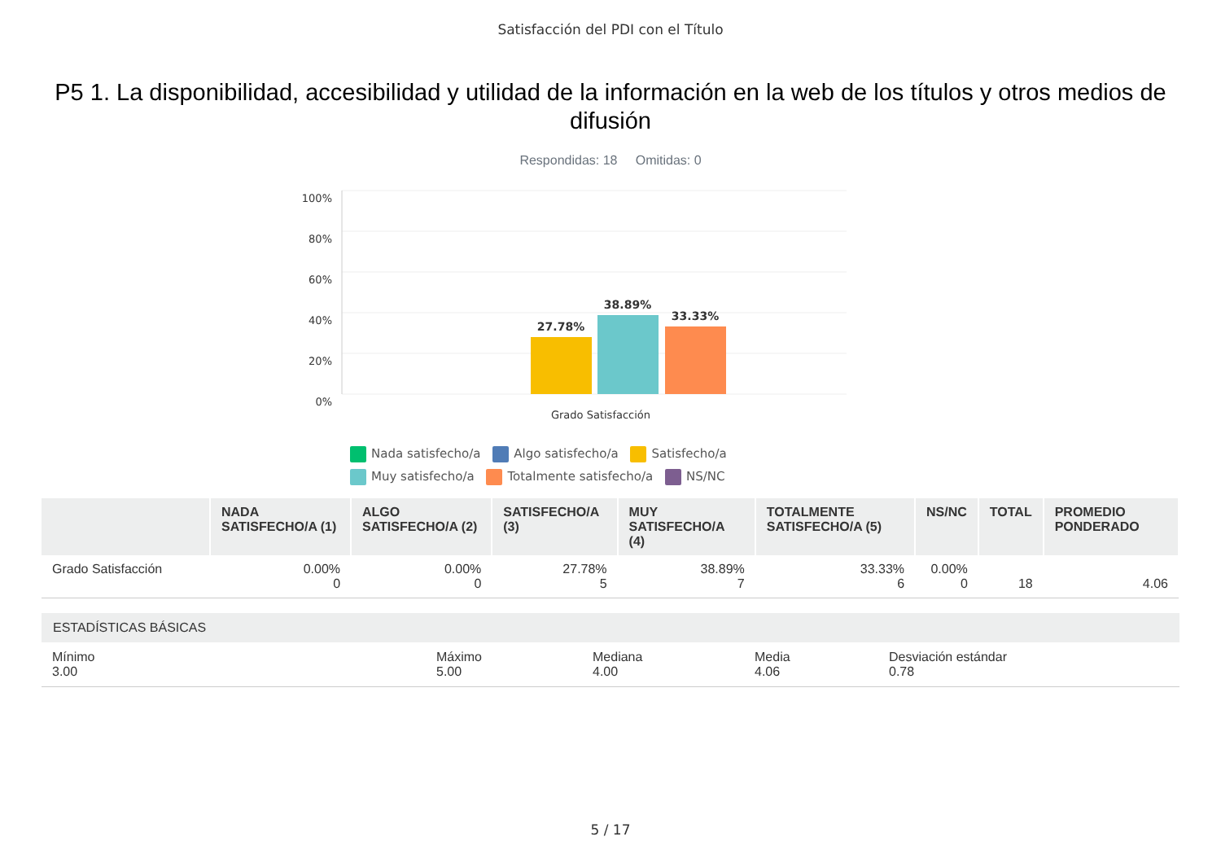Satisfacción del PDI con el Título
P5 1. La disponibilidad, accesibilidad y utilidad de la información en la web de los títulos y otros medios de difusión
Respondidas: 18 Omitidas: 0
100%
80%
60%
40%
20%
0%
27.78%
38.89%
33.33%
Grado Satisfacción
Nada satisfecho/a Algo satisfecho/a Satisfecho/a Muy satisfecho/a Totalmente satisfecho/a NS/NC
| | NADA SATISFECHO/A (1) | ALGO SATISFECHO/A (2) | SATISFECHO/A (3) | MUY SATISFECHO/A (4) | TOTALMENTE SATISFECHO/A (5) | NS/NC | TOTAL | PROMEDIO PONDERADO |
| --- | --- | --- | --- | --- | --- | --- | --- | --- |
| Grado Satisfacción | 0.00% 0 | 0.00% 0 | 27.78% 5 | 38.89% 7 | 33.33% 6 | 0.00% 0 | 18 | 4.06 |
ESTADÍSTICAS BÁSICAS
Mínimo
3.00
Máximo
5.00
Mediana
4.00
Media
4.06
Desviación estándar
0.78
5 / 17